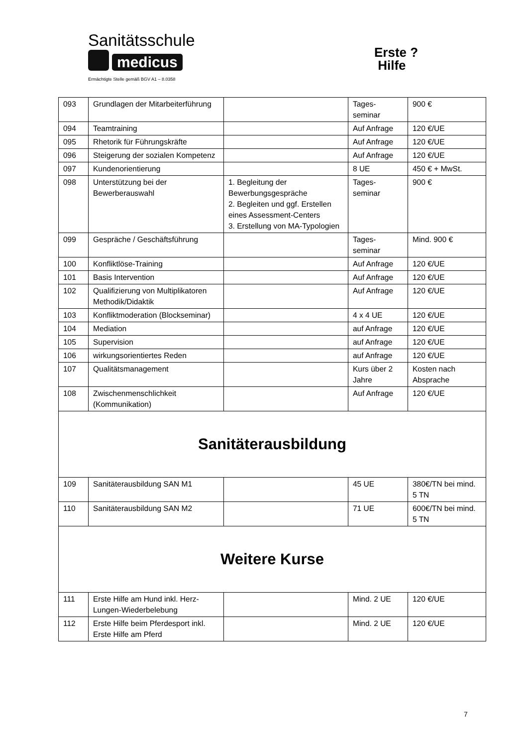Sanitätsschule
medicus
Ermächtigte Stelle gemäß BGV A1 – 8.0358
Erste ?
Hilfe
| 093 | Grundlagen der Mitarbeiterführung | | Tages- seminar | 900 € |
| 094 | Teamtraining | | Auf Anfrage | 120 €/UE |
| 095 | Rhetorik für Führungskräfte | | Auf Anfrage | 120 €/UE |
| 096 | Steigerung der sozialen Kompetenz | | Auf Anfrage | 120 €/UE |
| 097 | Kundenorientierung | | 8 UE | 450 € + MwSt. |
| 098 | Unterstützung bei der Bewerberauswahl | 1. Begleitung der Bewerbungsgespräche 2. Begleiten und ggf. Erstellen eines Assessment-Centers 3. Erstellung von MA-Typologien | Tages- seminar | 900 € |
| 099 | Gespräche / Geschäftsführung | | Tages- seminar | Mind. 900 € |
| 100 | Konfliktlöse-Training | | Auf Anfrage | 120 €/UE |
| 101 | Basis Intervention | | Auf Anfrage | 120 €/UE |
| 102 | Qualifizierung von Multiplikatoren Methodik/Didaktik | | Auf Anfrage | 120 €/UE |
| 103 | Konfliktmoderation (Blockseminar) | | 4 x 4 UE | 120 €/UE |
| 104 | Mediation | | auf Anfrage | 120 €/UE |
| 105 | Supervision | | auf Anfrage | 120 €/UE |
| 106 | wirkungsorientiertes Reden | | auf Anfrage | 120 €/UE |
| 107 | Qualitätsmanagement | | Kurs über 2 Jahre | Kosten nach Absprache |
| 108 | Zwischenmenschlichkeit (Kommunikation) | | Auf Anfrage | 120 €/UE |
| Sanitäterausbildung | | | | |
| 109 | Sanitäterausbildung SAN M1 | | 45 UE | 380€/TN bei mind. 5 TN |
| 110 | Sanitäterausbildung SAN M2 | | 71 UE | 600€/TN bei mind. 5 TN |
| Weitere Kurse | | | | |
| 111 | Erste Hilfe am Hund inkl. Herz-Lungen-Wiederbelebung | | Mind. 2 UE | 120 €/UE |
| 112 | Erste Hilfe beim Pferdesport inkl. Erste Hilfe am Pferd | | Mind. 2 UE | 120 €/UE |
7